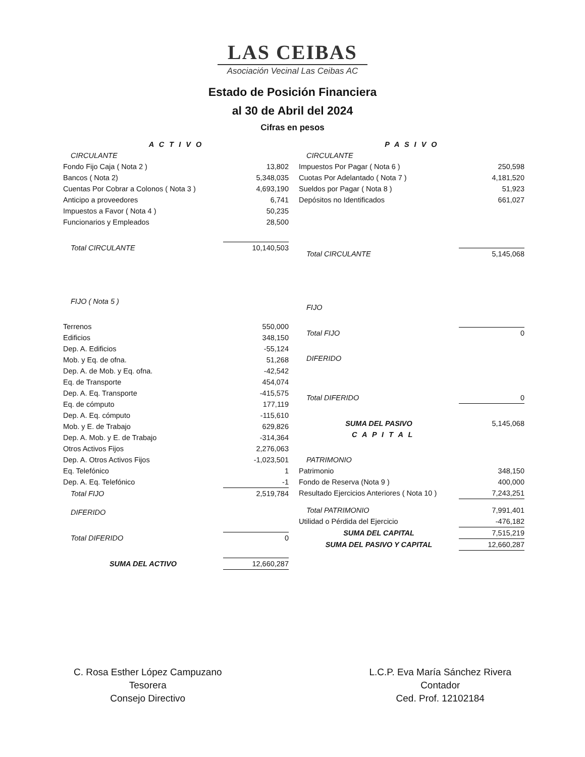LAS CEIBAS
Asociación Vecinal Las Ceibas AC
Estado de Posición Financiera
al 30 de Abril del 2024
Cifras en pesos
| A C T I V O | |
| CIRCULANTE | |
| Fondo Fijo Caja ( Nota 2 ) | 13,802 |
| Bancos ( Nota 2) | 5,348,035 |
| Cuentas Por Cobrar a Colonos ( Nota 3 ) | 4,693,190 |
| Anticipo a proveedores | 6,741 |
| Impuestos a Favor ( Nota 4 ) | 50,235 |
| Funcionarios y Empleados | 28,500 |
| Total CIRCULANTE | 10,140,503 |
| FIJO ( Nota 5 ) | |
| Terrenos | 550,000 |
| Edificios | 348,150 |
| Dep. A. Edificios | -55,124 |
| Mob. y Eq. de ofna. | 51,268 |
| Dep. A. de Mob. y Eq. ofna. | -42,542 |
| Eq. de Transporte | 454,074 |
| Dep. A. Eq. Transporte | -415,575 |
| Eq. de cómputo | 177,119 |
| Dep. A. Eq. cómputo | -115,610 |
| Mob. y E. de Trabajo | 629,826 |
| Dep. A. Mob. y E. de Trabajo | -314,364 |
| Otros Activos Fijos | 2,276,063 |
| Dep. A. Otros Activos Fijos | -1,023,501 |
| Eq. Telefónico | 1 |
| Dep. A. Eq. Telefónico | -1 |
| Total FIJO | 2,519,784 |
| DIFERIDO | |
| Total DIFERIDO | 0 |
| SUMA DEL ACTIVO | 12,660,287 |
| P A S I V O | |
| CIRCULANTE | |
| Impuestos Por Pagar ( Nota 6 ) | 250,598 |
| Cuotas Por Adelantado ( Nota 7 ) | 4,181,520 |
| Sueldos por Pagar ( Nota 8 ) | 51,923 |
| Depósitos no Identificados | 661,027 |
| Total CIRCULANTE | 5,145,068 |
| FIJO | |
| Total FIJO | 0 |
| DIFERIDO | |
| Total DIFERIDO | 0 |
| SUMA DEL PASIVO | 5,145,068 |
| C A P I T A L | |
| PATRIMONIO | |
| Patrimonio | 348,150 |
| Fondo de Reserva (Nota 9 ) | 400,000 |
| Resultado Ejercicios Anteriores ( Nota 10 ) | 7,243,251 |
| Total PATRIMONIO | 7,991,401 |
| Utilidad o Pérdida del Ejercicio | -476,182 |
| SUMA DEL CAPITAL | 7,515,219 |
| SUMA DEL PASIVO Y CAPITAL | 12,660,287 |
C. Rosa Esther López Campuzano
Tesorera
Consejo Directivo
L.C.P. Eva María Sánchez Rivera
Contador
Ced. Prof. 12102184